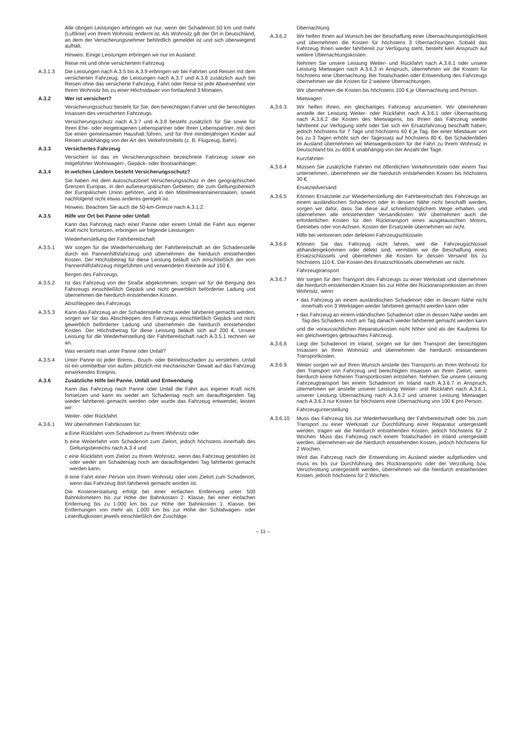Alle übrigen Leistungen erbringen wir nur, wenn der Schadenort 50 km und mehr (Luftlinie) von Ihrem Wohnsitz entfernt ist. Als Wohnsitz gilt der Ort in Deutschland, an dem der Versicherungsnehmer behördlich gemeldet ist und sich überwiegend aufhält.
Hinweis: Einige Leistungen erbringen wir nur im Ausland.
Reise mit und ohne versichertem Fahrzeug
A.3.1.3 Die Leistungen nach A.3.5 bis A.3.9 erbringen wir bei Fahrten und Reisen mit dem versicherten Fahrzeug, die Leistungen nach A.3.7 und A.3.8 zusätzlich auch bei Reisen ohne das versicherte Fahrzeug. Fahrt oder Reise ist jede Abwesenheit von Ihrem Wohnsitz bis zu einer Höchstdauer von fortlaufend 3 Monaten.
A.3.2 Wer ist versichert?
Versicherungsschutz besteht für Sie, den berechtigten Fahrer und die berechtigten Insassen des versicherten Fahrzeugs.
Versicherungsschutz nach A.3.7 und A.3.8 besteht zusätzlich für Sie sowie für Ihren Ehe- oder eingetragenen Lebenspartner oder Ihren Lebenspartner, mit dem Sie einen gemeinsamen Haushalt führen, und für Ihre minderjährigen Kinder auf Reisen unabhängig von der Art des Verkehrsmittels (z. B. Flugzeug, Bahn).
A.3.3 Versichertes Fahrzeug
Versichert ist das im Versicherungsschein bezeichnete Fahrzeug sowie ein mitgeführter Wohnwagen-, Gepäck- oder Bootsanhänger.
A.3.4 In welchen Ländern besteht Versicherungsschutz?
Sie haben mit dem Autoschutzbrief Versicherungsschutz in den geographischen Grenzen Europas, in den außereuropäischen Gebieten, die zum Geltungsbereich der Europäischen Union gehören, und in den Mittelmeeranrainerstaaten, soweit nachfolgend nicht etwas anderes geregelt ist.
Hinweis: Beachten Sie auch die 50-km-Grenze nach A.3.1.2.
A.3.5 Hilfe vor Ort bei Panne oder Unfall
Kann das Fahrzeug nach einer Panne oder einem Unfall die Fahrt aus eigener Kraft nicht fortsetzen, erbringen wir folgende Leistungen:
Wiederherstellung der Fahrbereitschaft
A.3.5.1 Wir sorgen für die Wiederherstellung der Fahrbereitschaft an der Schadenstelle durch ein Pannenhilfsfahrzeug und übernehmen die hierdurch entstehenden Kosten. Der Höchstbetrag für diese Leistung beläuft sich einschließlich der vom Pannenhilfsfahrzeug mitgeführten und verwendeten Kleinteile auf 150 €.
Bergen des Fahrzeugs
A.3.5.2 Ist das Fahrzeug von der Straße abgekommen, sorgen wir für die Bergung des Fahrzeugs einschließlich Gepäck und nicht gewerblich beförderter Ladung und übernehmen die hierdurch entstehenden Kosten.
Abschleppen des Fahrzeugs
A.3.5.3 Kann das Fahrzeug an der Schadenstelle nicht wieder fahrbereit gemacht werden, sorgen wir für das Abschleppen des Fahrzeugs einschließlich Gepäck und nicht gewerblich beförderter Ladung und übernehmen die hierdurch entstehenden Kosten. Der Höchstbetrag für diese Leistung beläuft sich auf 200 €. Unsere Leistung für die Wiederherstellung der Fahrbereitschaft nach A.3.5.1 rechnen wir an.
Was versteht man unter Panne oder Unfall?
A.3.5.4 Unter Panne ist jeder Brems-, Bruch- oder Betriebsschaden zu verstehen. Unfall ist ein unmittelbar von außen plötzlich mit mechanischer Gewalt auf das Fahrzeug einwirkendes Ereignis.
A.3.6 Zusätzliche Hilfe bei Panne, Unfall und Entwendung
Kann das Fahrzeug nach Panne oder Unfall die Fahrt aus eigener Kraft nicht fortsetzen und kann es weder am Schadentag noch am darauffolgenden Tag wieder fahrbereit gemacht werden oder wurde das Fahrzeug entwendet, leisten wir:
Weiter- oder Rückfahrt
A.3.6.1 Wir übernehmen Fahrtkosten für:
a Eine Rückfahrt vom Schadenort zu Ihrem Wohnsitz oder
b eine Weiterfahrt vom Schadenort zum Zielort, jedoch höchstens innerhalb des Geltungsbereichs nach A.3.4 und
c eine Rückfahrt vom Zielort zu Ihrem Wohnsitz, wenn das Fahrzeug gestohlen ist oder weder am Schadentag noch am darauffolgenden Tag fahrbereit gemacht werden kann,
d eine Fahrt einer Person von Ihrem Wohnsitz oder vom Zielort zum Schadenort, wenn das Fahrzeug dort fahrbereit gemacht worden ist.
Die Kostenerstattung erfolgt bei einer einfachen Entfernung unter 500 Bahnkilometern bis zur Höhe der Bahnkosten 2. Klasse, bei einer einfachen Entfernung bis zu 1.000 km bis zur Höhe der Bahnkosten 1. Klasse, bei Entfernungen von mehr als 1.000 km bis zur Höhe der Schlafwagen- oder Linienflugkosten jeweils einschließlich der Zuschläge.
Übernachtung
A.3.6.2 Wir helfen Ihnen auf Wunsch bei der Beschaffung einer Übernachtungsmöglichkeit und übernehmen die Kosten für höchstens 3 Übernachtungen. Sobald das Fahrzeug Ihnen wieder fahrbereit zur Verfügung steht, besteht kein Anspruch auf weitere Übernachtungskosten.
Nehmen Sie unsere Leistung Weiter- und Rückfahrt nach A.3.6.1 oder unsere Leistung Mietwagen nach A.3.6.3 in Anspruch, übernehmen wir die Kosten für höchstens eine Übernachtung. Bei Totalschaden oder Entwendung des Fahrzeugs übernehmen wir die Kosten für 2 weitere Übernachtungen.
Wir übernehmen die Kosten bis höchstens 100 € je Übernachtung und Person.
Mietwagen
A.3.6.3 Wir helfen Ihnen, ein gleichartiges Fahrzeug anzumieten. Wir übernehmen anstelle der Leistung Weiter- oder Rückfahrt nach A.3.6.1 oder Übernachtung nach A.3.6.2 die Kosten des Mietwagens, bis Ihnen das Fahrzeug wieder fahrbereit zur Verfügung steht oder Sie sich ein Ersatzfahrzeug beschafft haben, jedoch höchstens für 7 Tage und höchstens 60 € je Tag. Bei einer Mietdauer von bis zu 3 Tagen erhöht sich der Tagessatz auf höchstens 80 €. Bei Schadenfällen im Ausland übernehmen wir Mietwagenkosten für die Fahrt zu Ihrem Wohnsitz in Deutschland bis zu 600 € unabhängig von der Anzahl der Tage.
Kurzfahrten
A.3.6.4 Müssen Sie zusätzliche Fahrten mit öffentlichen Verkehrsmitteln oder einem Taxi unternehmen, übernehmen wir die hierdurch entstehenden Kosten bis höchstens 30 €.
Ersatzteilversand
A.3.6.5 Können Ersatzteile zur Wiederherstellung der Fahrbereitschaft des Fahrzeugs an einem ausländischen Schadenort oder in dessen Nähe nicht beschafft werden, sorgen wir dafür, dass Sie diese auf schnellstmöglichem Wege erhalten, und übernehmen alle entstehenden Versandkosten. Wir übernehmen auch die erforderlichen Kosten für den Rücktransport eines ausgetauschten Motors, Getriebes oder von Achsen. Kosten der Ersatzteile übernehmen wir nicht.
Hilfe bei verlorenen oder defekten Fahrzeugschlüsseln
A.3.6.6 Können Sie das Fahrzeug nicht fahren, weil die Fahrzeugschlüssel abhandengekommen oder defekt sind, vermitteln wir die Beschaffung eines Ersatzschlüssels und übernehmen die Kosten für dessen Versand bis zu höchstens 110 €. Die Kosten des Ersatzschlüssels übernehmen wir nicht.
Fahrzeugtransport
A.3.6.7 Wir sorgen für den Transport des Fahrzeugs zu einer Werkstatt und übernehmen die hierdurch entstehenden Kosten bis zur Höhe der Rücktransportkosten an Ihren Wohnsitz, wenn
• das Fahrzeug an einem ausländischen Schadenort oder in dessen Nähe nicht innerhalb von 3 Werktagen wieder fahrbereit gemacht werden kann oder
• das Fahrzeug an einem inländischen Schadenort oder in dessen Nähe weder am Tag des Schadens noch am Tag danach wieder fahrbereit gemacht werden kann
und die voraussichtlichen Reparaturkosten nicht höher sind als der Kaufpreis für ein gleichwertiges gebrauchtes Fahrzeug.
A.3.6.8 Liegt der Schadenort im Inland, sorgen wir für den Transport der berechtigten Insassen an Ihren Wohnsitz und übernehmen die hierdurch entstandenen Transportkosten.
A.3.6.9 Weiter sorgen wir auf Ihren Wunsch anstelle des Transports an Ihren Wohnsitz für den Transport von Fahrzeug und berechtigten Insassen an Ihren Zielort, wenn hierdurch keine höheren Transportkosten entstehen. Nehmen Sie unsere Leistung Fahrzeugtransport bei einem Schadenort im Inland nach A.3.6.7 in Anspruch, übernehmen wir anstelle unserer Leistung Weiter- und Rückfahrt nach A.3.6.1, unserer Leistung Übernachtung nach A.3.6.2 und unserer Leistung Mietwagen nach A.3.6.3 nur Kosten für höchstens eine Übernachtung von 100 € pro Person.
Fahrzeugunterstellung
A.3.6.10 Muss das Fahrzeug bis zur Wiederherstellung der Fahrbereitschaft oder bis zum Transport zu einer Werkstatt zur Durchführung einer Reparatur untergestellt werden, tragen wir die hierdurch entstehenden Kosten, jedoch höchstens für 2 Wochen. Muss das Fahrzeug nach einem Totalschaden im Inland untergestellt werden, übernehmen wir die hierdurch entstehenden Kosten, jedoch höchstens für 2 Wochen.
Wird das Fahrzeug nach der Entwendung im Ausland wieder aufgefunden und muss es bis zur Durchführung des Rücktransports oder der Verzollung bzw. Verschrottung untergestellt werden, übernehmen wir die hierdurch entstehenden Kosten, jedoch höchstens für 2 Wochen.
– 11 –